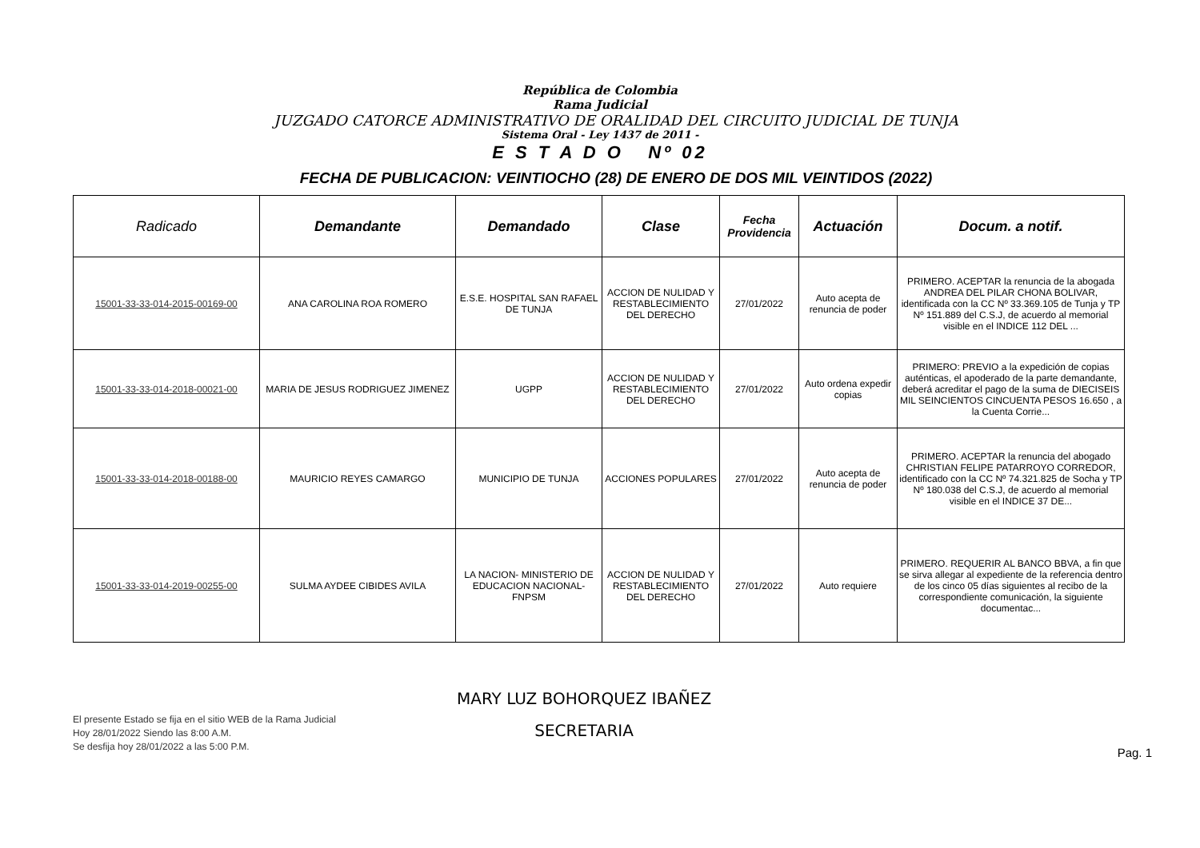República de Colombia
Rama Judicial
JUZGADO CATORCE ADMINISTRATIVO DE ORALIDAD DEL CIRCUITO JUDICIAL DE TUNJA
Sistema Oral - Ley 1437 de 2011 -
E S T A D O Nº 02
FECHA DE PUBLICACION: VEINTIOCHO (28) DE ENERO DE DOS MIL VEINTIDOS (2022)
| Radicado | Demandante | Demandado | Clase | Fecha Providencia | Actuación | Docum. a notif. |
| --- | --- | --- | --- | --- | --- | --- |
| 15001-33-33-014-2015-00169-00 | ANA CAROLINA ROA ROMERO | E.S.E. HOSPITAL SAN RAFAEL DE TUNJA | ACCION DE NULIDAD Y RESTABLECIMIENTO DEL DERECHO | 27/01/2022 | Auto acepta de renuncia de poder | PRIMERO. ACEPTAR la renuncia de la abogada ANDREA DEL PILAR CHONA BOLIVAR, identificada con la CC Nº 33.369.105 de Tunja y TP Nº 151.889 del C.S.J, de acuerdo al memorial visible en el INDICE 112 DEL ... |
| 15001-33-33-014-2018-00021-00 | MARIA DE JESUS RODRIGUEZ JIMENEZ | UGPP | ACCION DE NULIDAD Y RESTABLECIMIENTO DEL DERECHO | 27/01/2022 | Auto ordena expedir copias | PRIMERO: PREVIO a la expedición de copias auténticas, el apoderado de la parte demandante, deberá acreditar el pago de la suma de DIECISEIS MIL SEINCIENTOS CINCUENTA PESOS 16.650 , a la Cuenta Corrie... |
| 15001-33-33-014-2018-00188-00 | MAURICIO REYES CAMARGO | MUNICIPIO DE TUNJA | ACCIONES POPULARES | 27/01/2022 | Auto acepta de renuncia de poder | PRIMERO. ACEPTAR la renuncia del abogado CHRISTIAN FELIPE PATARROYO CORREDOR, identificado con la CC Nº 74.321.825 de Socha y TP Nº 180.038 del C.S.J, de acuerdo al memorial visible en el INDICE 37 DE... |
| 15001-33-33-014-2019-00255-00 | SULMA AYDEE CIBIDES AVILA | LA NACION- MINISTERIO DE EDUCACION NACIONAL-FNPSM | ACCION DE NULIDAD Y RESTABLECIMIENTO DEL DERECHO | 27/01/2022 | Auto requiere | PRIMERO. REQUERIR AL BANCO BBVA, a fin que se sirva allegar al expediente de la referencia dentro de los cinco 05 días siguientes al recibo de la correspondiente comunicación, la siguiente documentac... |
El presente Estado se fija en el sitio WEB de la Rama Judicial
Hoy 28/01/2022 Siendo las 8:00 A.M.
Se desfija hoy 28/01/2022 a las 5:00 P.M.
MARY LUZ BOHORQUEZ IBAÑEZ
SECRETARIA
Pag. 1